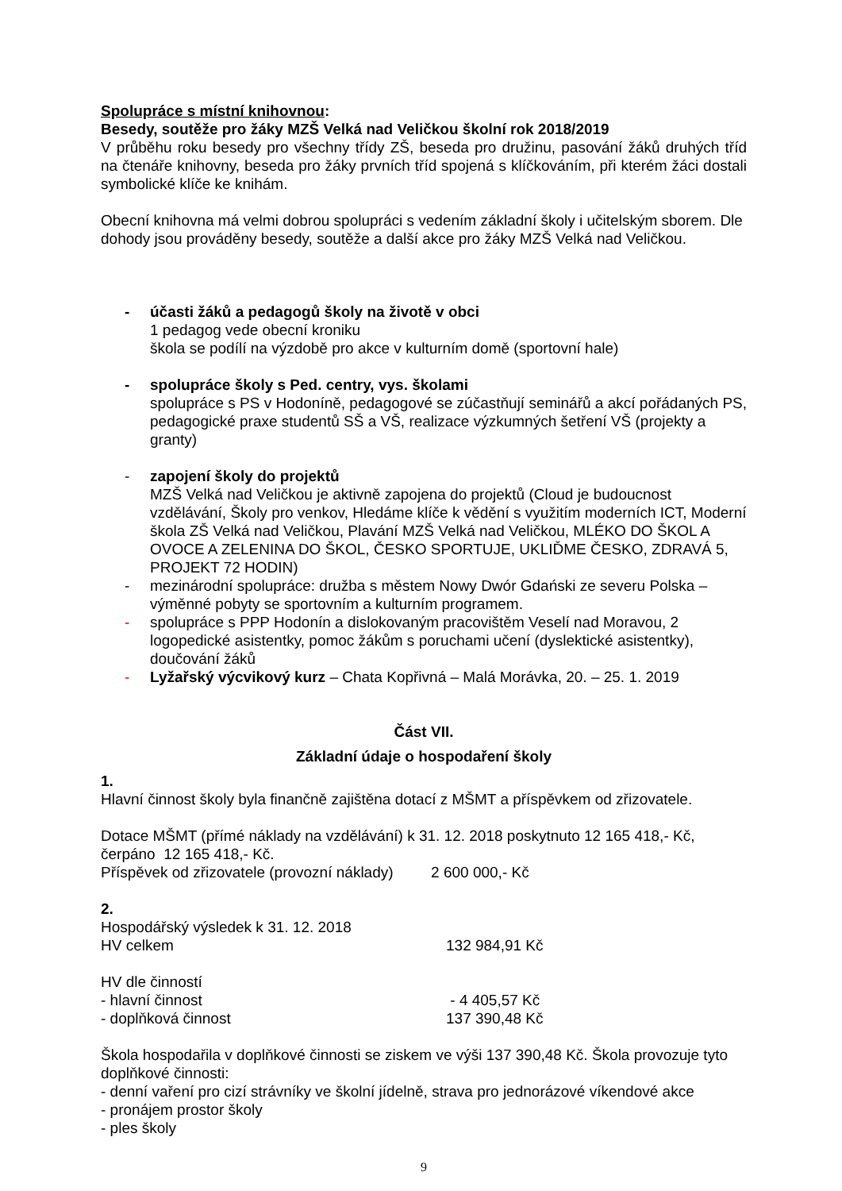Spolupráce s místní knihovnou:
Besedy, soutěže pro žáky MZŠ Velká nad Veličkou školní rok 2018/2019
V průběhu roku besedy pro všechny třídy ZŠ, beseda pro družinu, pasování žáků druhých tříd na čtenáře knihovny, beseda pro žáky prvních tříd spojená s klíčkováním, při kterém žáci dostali symbolické klíče ke knihám.
Obecní knihovna má velmi dobrou spolupráci s vedením základní školy i učitelským sborem. Dle dohody jsou prováděny besedy, soutěže a další akce pro žáky MZŠ Velká nad Veličkou.
- účasti žáků a pedagogů školy na životě v obci
1 pedagog vede obecní kroniku
škola se podílí na výzdobě pro akce v kulturním domě (sportovní hale)
- spolupráce školy s Ped. centry, vys. školami
spolupráce s PS v Hodoníně, pedagogové se zúčastňují seminářů a akcí pořádaných PS, pedagogické praxe studentů SŠ a VŠ, realizace výzkumných šetření VŠ (projekty a granty)
- zapojení školy do projektů
MZŠ Velká nad Veličkou je aktivně zapojena do projektů (Cloud je budoucnost vzdělávání, Školy pro venkov, Hledáme klíče k vědění s využitím moderních ICT, Moderní škola ZŠ Velká nad Veličkou, Plavání MZŠ Velká nad Veličkou, MLÉKO DO ŠKOL A OVOCE A ZELENINA DO ŠKOL, ČESKO SPORTUJE, UKLIĎME ČESKO, ZDRAVÁ 5, PROJEKT 72 HODIN)
- mezinárodní spolupráce: družba s městem Nowy Dwór Gdański ze severu Polska – výměnné pobyty se sportovním a kulturním programem.
- spolupráce s PPP Hodonín a dislokovaným pracovištěm Veselí nad Moravou, 2 logopedické asistentky, pomoc žákům s poruchami učení (dyslektické asistentky), doučování žáků
- Lyžařský výcvikový kurz – Chata Kopřivná – Malá Morávka, 20. – 25. 1. 2019
Část VII.
Základní údaje o hospodaření školy
1.
Hlavní činnost školy byla finančně zajištěna dotací z MŠMT a příspěvkem od zřizovatele.
Dotace MŠMT (přímé náklady na vzdělávání) k 31. 12. 2018 poskytnuto 12 165 418,- Kč, čerpáno 12 165 418,- Kč.
Příspěvek od zřizovatele (provozní náklady) 2 600 000,- Kč
2.
Hospodářský výsledek k 31. 12. 2018
HV celkem 132 984,91 Kč
HV dle činností
- hlavní činnost - 4 405,57 Kč
- doplňková činnost 137 390,48 Kč
Škola hospodařila v doplňkové činnosti se ziskem ve výši 137 390,48 Kč. Škola provozuje tyto doplňkové činnosti:
- denní vaření pro cizí strávníky ve školní jídelně, strava pro jednorázové víkendové akce
- pronájem prostor školy
- ples školy
9